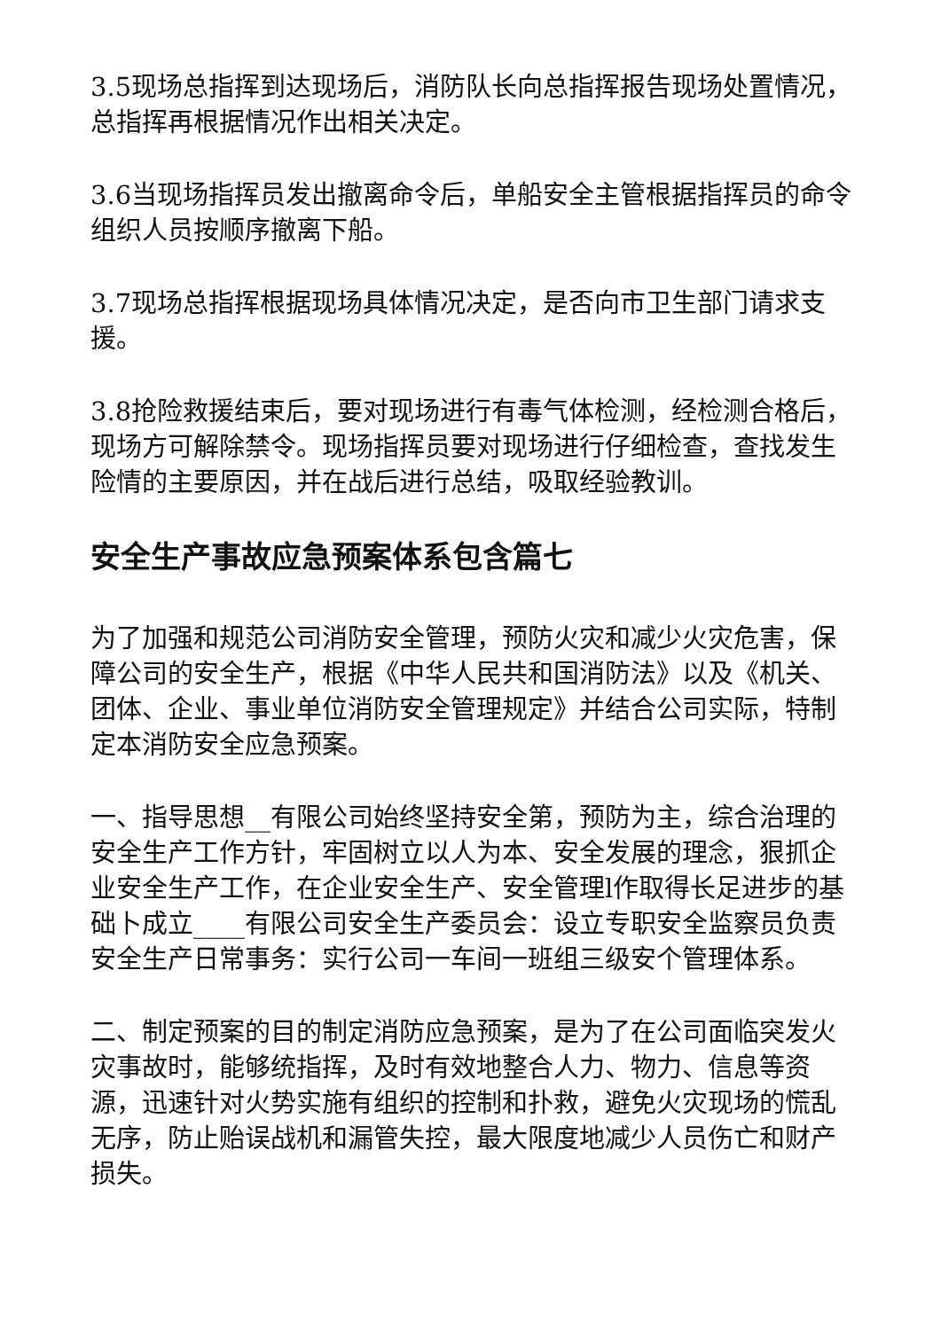3.5现场总指挥到达现场后，消防队长向总指挥报告现场处置情况，总指挥再根据情况作出相关决定。
3.6当现场指挥员发出撤离命令后，单船安全主管根据指挥员的命令组织人员按顺序撤离下船。
3.7现场总指挥根据现场具体情况决定，是否向市卫生部门请求支援。
3.8抢险救援结束后，要对现场进行有毒气体检测，经检测合格后，现场方可解除禁令。现场指挥员要对现场进行仔细检查，查找发生险情的主要原因，并在战后进行总结，吸取经验教训。
安全生产事故应急预案体系包含篇七
为了加强和规范公司消防安全管理，预防火灾和减少火灾危害，保障公司的安全生产，根据《中华人民共和国消防法》以及《机关、团体、企业、事业单位消防安全管理规定》并结合公司实际，特制定本消防安全应急预案。
一、指导思想__有限公司始终坚持安全第，预防为主，综合治理的安全生产工作方针，牢固树立以人为本、安全发展的理念，狠抓企业安全生产工作，在企业安全生产、安全管理l作取得长足进步的基础卜成立____有限公司安全生产委员会：设立专职安全监察员负责安全生产日常事务：实行公司一车间一班组三级安个管理体系。
二、制定预案的目的制定消防应急预案，是为了在公司面临突发火灾事故时，能够统指挥，及时有效地整合人力、物力、信息等资源，迅速针对火势实施有组织的控制和扑救，避免火灾现场的慌乱无序，防止贻误战机和漏管失控，最大限度地减少人员伤亡和财产损失。